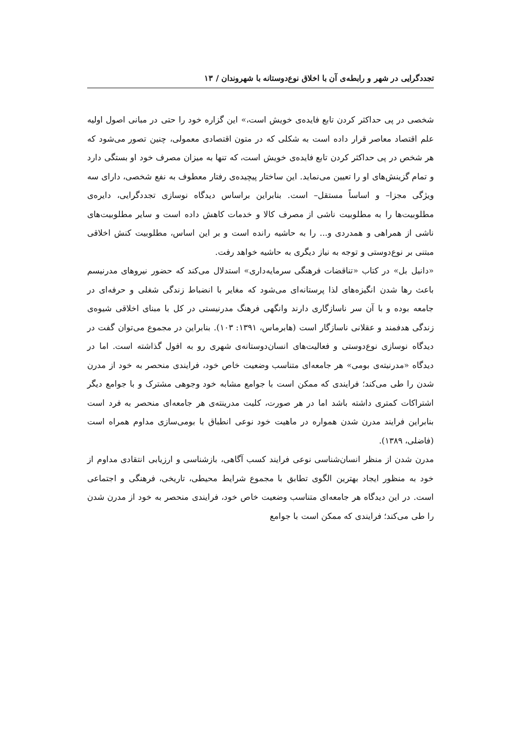تجددگرایی در شهر و رابطه‌ی آن با اخلاق نوع‌دوستانه با شهروندان / ۱۳
شخصی در پی حداکثر کردن تابع فایده‌ی خویش است،» این گزاره خود را حتی در مبانی اصول اولیه علم اقتصاد معاصر قرار داده است به شکلی که در متون اقتصادی معمولی، چنین تصور می‌شود که هر شخص در پی حداکثر کردن تابع فایده‌ی خویش است، که تنها به میزان مصرف خود او بستگی دارد و تمام گزینش‌های او را تعیین می‌نماید. این ساختار پیچیده‌ی رفتار معطوف به نفع شخصی، دارای سه ویژگی مجزا– و اساساً مستقل– است. بنابراین براساس دیدگاه نوسازی تجددگرایی، دایره‌ی مطلوبیت‌ها را به مطلوبیت ناشی از مصرف کالا و خدمات کاهش داده است و سایر مطلوبیت‌های ناشی از همراهی و همدردی و... را به حاشیه رانده است و بر این اساس، مطلوبیت کنش اخلاقی مبتنی بر نوع‌دوستی و توجه به نیاز دیگری به حاشیه خواهد رفت.
«دانیل بل» در کتاب «تناقضات فرهنگی سرمایه‌داری» استدلال می‌کند که حضور نیروهای مدرنیسم باعث رها شدن انگیزه‌های لذا پرستانه‌ای می‌شود که مغایر با انضباط زندگی شغلی و حرفه‌ای در جامعه بوده و با آن سر ناسازگاری دارند وانگهی فرهنگ مدرنیستی در کل با مبنای اخلاقی شیوه‌ی زندگی هدفمند و عقلانی ناسازگار است (هابرماس، ۱۳۹۱: ۱۰۳). بنابراین در مجموع می‌توان گفت در دیدگاه نوسازی نوع‌دوستی و فعالیت‌های انسان‌دوستانه‌ی شهری رو به افول گذاشته است. اما در دیدگاه «مدرنیته‌ی بومی» هر جامعه‌ای متناسب وضعیت خاص خود، فرایندی منحصر به خود از مدرن شدن را طی می‌کند؛ فرایندی که ممکن است با جوامع مشابه خود وجوهی مشترک و با جوامع دیگر اشتراکات کمتری داشته باشد اما در هر صورت، کلیت مدرینته‌ی هر جامعه‌ای منحصر به فرد است بنابراین فرایند مدرن شدن همواره در ماهیت خود نوعی انطباق با بومی‌سازی مداوم همراه است (فاضلی، ۱۳۸۹).
مدرن شدن از منظر انسان‌شناسی نوعی فرایند کسب آگاهی، بازشناسی و ارزیابی انتقادی مداوم از خود به منظور ایجاد بهترین الگوی تطابق با مجموع شرایط محیطی، تاریخی، فرهنگی و اجتماعی است. در این دیدگاه هر جامعه‌ای متناسب وضعیت خاص خود، فرایندی منحصر به خود از مدرن شدن را طی می‌کند؛ فرایندی که ممکن است با جوامع